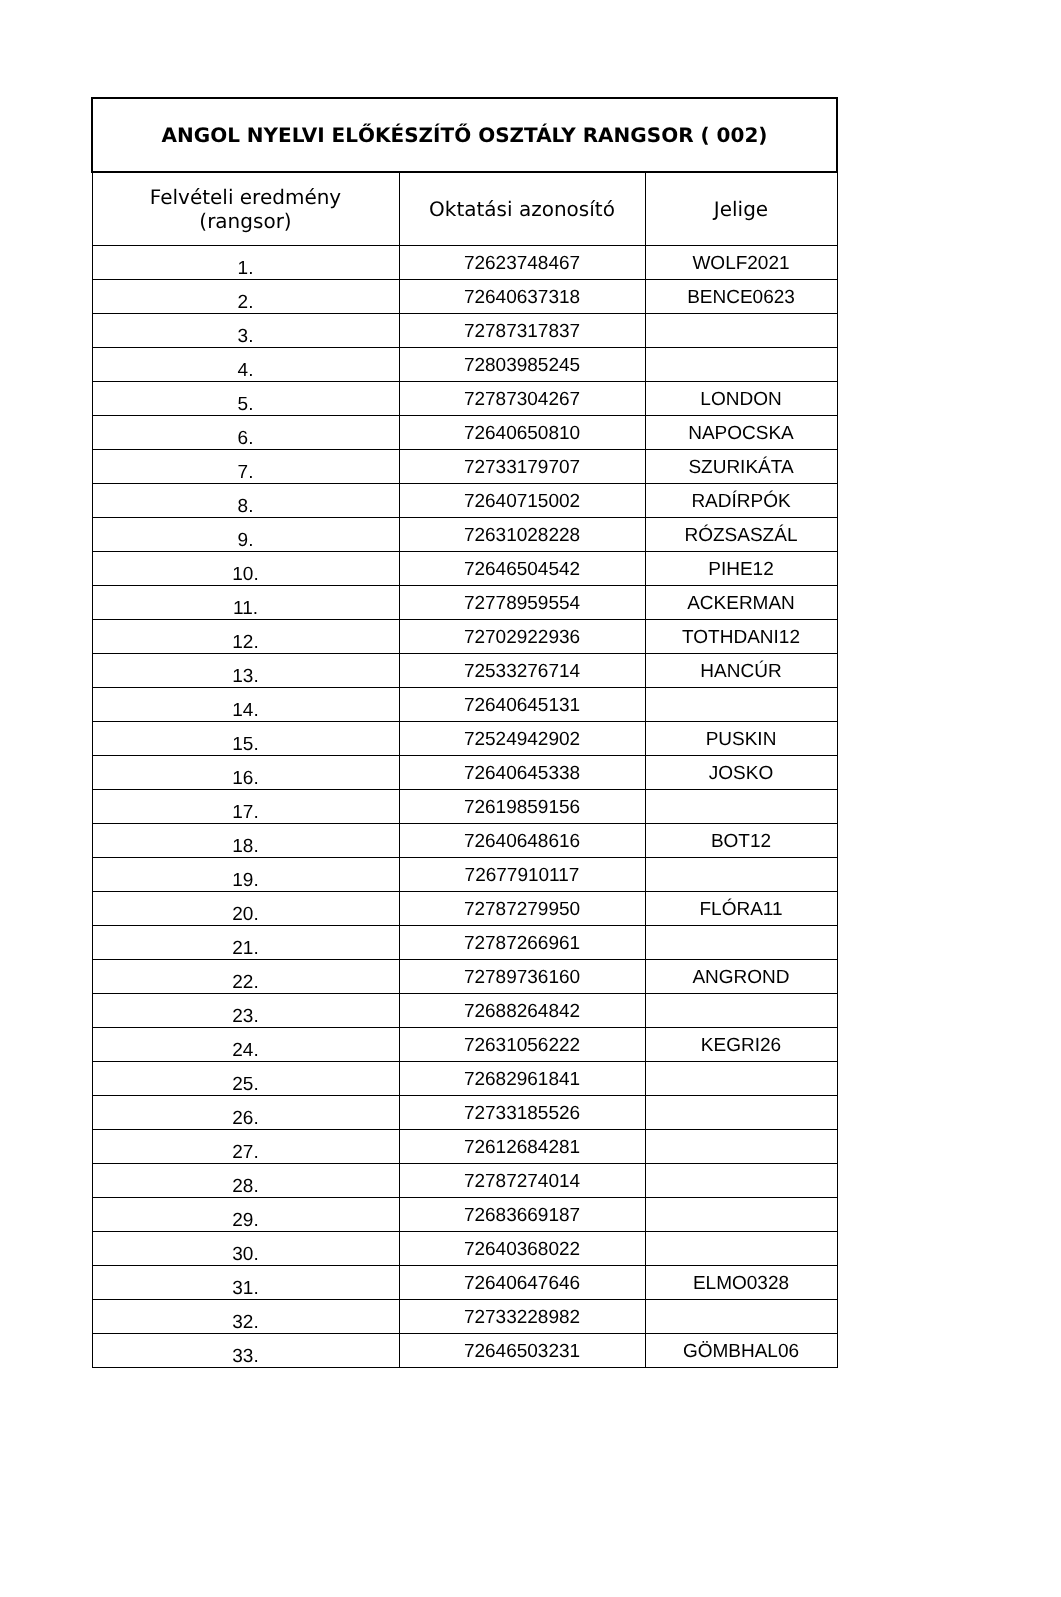| ANGOL NYELVI ELŐKÉSZÍTŐ OSZTÁLY RANGSOR ( 002) | | |
| --- | --- | --- |
| Felvételi eredmény (rangsor) | Oktatási azonosító | Jelige |
| 1. | 72623748467 | WOLF2021 |
| 2. | 72640637318 | BENCE0623 |
| 3. | 72787317837 | |
| 4. | 72803985245 | |
| 5. | 72787304267 | LONDON |
| 6. | 72640650810 | NAPOCSKA |
| 7. | 72733179707 | SZURIKÁTA |
| 8. | 72640715002 | RADÍRPÓK |
| 9. | 72631028228 | RÓZSASZÁL |
| 10. | 72646504542 | PIHE12 |
| 11. | 72778959554 | ACKERMAN |
| 12. | 72702922936 | TOTHDANI12 |
| 13. | 72533276714 | HANCÚR |
| 14. | 72640645131 | |
| 15. | 72524942902 | PUSKIN |
| 16. | 72640645338 | JOSKO |
| 17. | 72619859156 | |
| 18. | 72640648616 | BOT12 |
| 19. | 72677910117 | |
| 20. | 72787279950 | FLÓRA11 |
| 21. | 72787266961 | |
| 22. | 72789736160 | ANGROND |
| 23. | 72688264842 | |
| 24. | 72631056222 | KEGRI26 |
| 25. | 72682961841 | |
| 26. | 72733185526 | |
| 27. | 72612684281 | |
| 28. | 72787274014 | |
| 29. | 72683669187 | |
| 30. | 72640368022 | |
| 31. | 72640647646 | ELMO0328 |
| 32. | 72733228982 | |
| 33. | 72646503231 | GÖMBHAL06 |